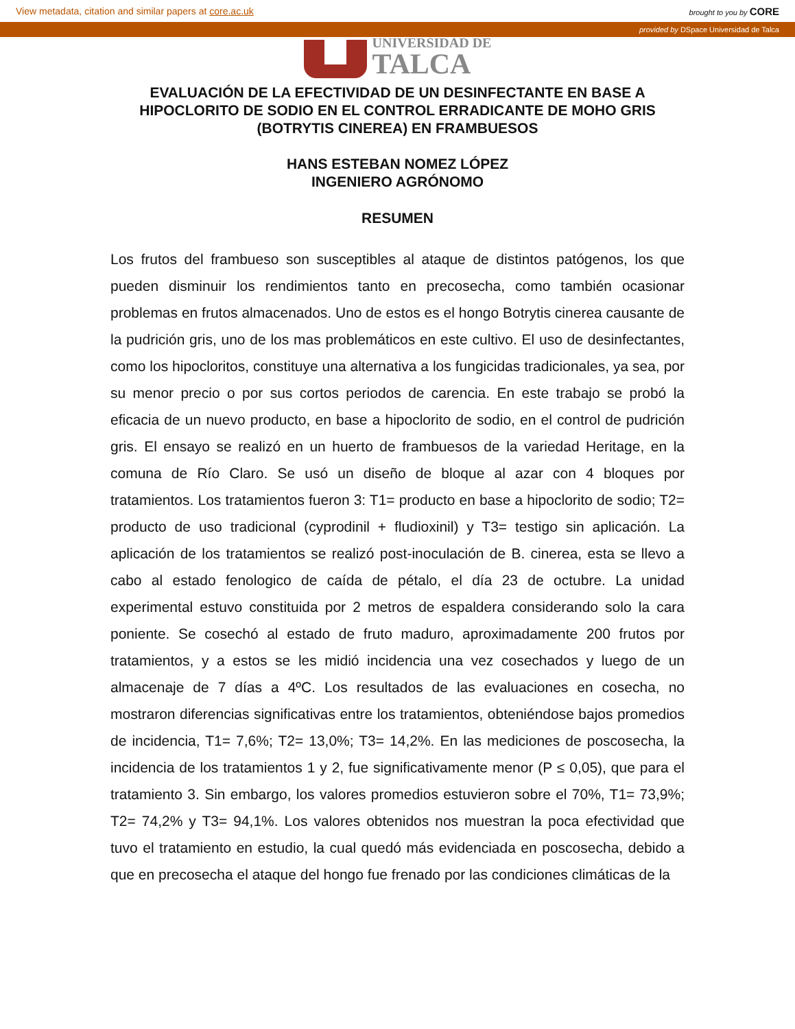View metadata, citation and similar papers at core.ac.uk brought to you by CORE
provided by DSpace Universidad de Talca
UNIVERSIDAD DE
TALCA
EVALUACIÓN DE LA EFECTIVIDAD DE UN DESINFECTANTE EN BASE A HIPOCLORITO DE SODIO EN EL CONTROL ERRADICANTE DE MOHO GRIS (BOTRYTIS CINEREA) EN FRAMBUESOS
HANS ESTEBAN NOMEZ LÓPEZ
INGENIERO AGRÓNOMO
RESUMEN
Los frutos del frambueso son susceptibles al ataque de distintos patógenos, los que pueden disminuir los rendimientos tanto en precosecha, como también ocasionar problemas en frutos almacenados. Uno de estos es el hongo Botrytis cinerea causante de la pudrición gris, uno de los mas problemáticos en este cultivo. El uso de desinfectantes, como los hipocloritos, constituye una alternativa a los fungicidas tradicionales, ya sea, por su menor precio o por sus cortos periodos de carencia. En este trabajo se probó la eficacia de un nuevo producto, en base a hipoclorito de sodio, en el control de pudrición gris. El ensayo se realizó en un huerto de frambuesos de la variedad Heritage, en la comuna de Río Claro. Se usó un diseño de bloque al azar con 4 bloques por tratamientos. Los tratamientos fueron 3: T1= producto en base a hipoclorito de sodio; T2= producto de uso tradicional (cyprodinil + fludioxinil) y T3= testigo sin aplicación. La aplicación de los tratamientos se realizó post-inoculación de B. cinerea, esta se llevo a cabo al estado fenologico de caída de pétalo, el día 23 de octubre. La unidad experimental estuvo constituida por 2 metros de espaldera considerando solo la cara poniente. Se cosechó al estado de fruto maduro, aproximadamente 200 frutos por tratamientos, y a estos se les midió incidencia una vez cosechados y luego de un almacenaje de 7 días a 4ºC. Los resultados de las evaluaciones en cosecha, no mostraron diferencias significativas entre los tratamientos, obteniéndose bajos promedios de incidencia, T1= 7,6%; T2= 13,0%; T3= 14,2%. En las mediciones de poscosecha, la incidencia de los tratamientos 1 y 2, fue significativamente menor (P ≤ 0,05), que para el tratamiento 3. Sin embargo, los valores promedios estuvieron sobre el 70%, T1= 73,9%; T2= 74,2% y T3= 94,1%. Los valores obtenidos nos muestran la poca efectividad que tuvo el tratamiento en estudio, la cual quedó más evidenciada en poscosecha, debido a que en precosecha el ataque del hongo fue frenado por las condiciones climáticas de la